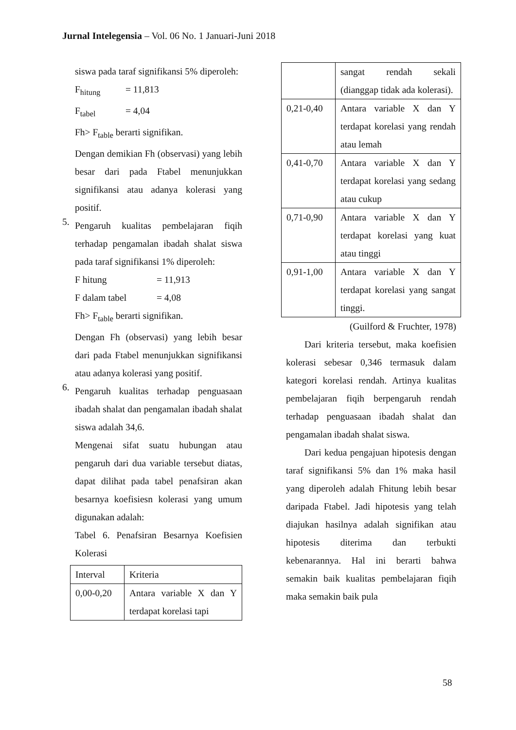Jurnal Intelegensia – Vol. 06 No. 1 Januari-Juni 2018
siswa pada taraf signifikansi 5% diperoleh:
F<sub>hitung</sub> = 11,813
F<sub>tabel</sub> = 4,04
Fh> F<sub>table</sub> berarti signifikan.
Dengan demikian Fh (observasi) yang lebih besar dari pada Ftabel menunjukkan signifikansi atau adanya kolerasi yang positif.
5.
Pengaruh kualitas pembelajaran fiqih terhadap pengamalan ibadah shalat siswa pada taraf signifikansi 1% diperoleh:
F hitung = 11,913
F dalam tabel = 4,08
Fh> F<sub>table</sub> berarti signifikan.
Dengan Fh (observasi) yang lebih besar dari pada Ftabel menunjukkan signifikansi atau adanya kolerasi yang positif.
6.
Pengaruh kualitas terhadap penguasaan ibadah shalat dan pengamalan ibadah shalat siswa adalah 34,6.
Mengenai sifat suatu hubungan atau pengaruh dari dua variable tersebut diatas, dapat dilihat pada tabel penafsiran akan besarnya koefisiesn kolerasi yang umum digunakan adalah:
Tabel 6. Penafsiran Besarnya Koefisien Kolerasi
| Interval | Kriteria |
| 0,00-0,20 | Antara variable X dan Y terdapat korelasi tapi |
| | sangat rendah sekali (dianggap tidak ada kolerasi). |
| 0,21-0,40 | Antara variable X dan Y terdapat korelasi yang rendah atau lemah |
| 0,41-0,70 | Antara variable X dan Y terdapat korelasi yang sedang atau cukup |
| 0,71-0,90 | Antara variable X dan Y terdapat korelasi yang kuat atau tinggi |
| 0,91-1,00 | Antara variable X dan Y terdapat korelasi yang sangat tinggi. |
(Guilford & Fruchter, 1978)
Dari kriteria tersebut, maka koefisien kolerasi sebesar 0,346 termasuk dalam kategori korelasi rendah. Artinya kualitas pembelajaran fiqih berpengaruh rendah terhadap penguasaan ibadah shalat dan pengamalan ibadah shalat siswa.
Dari kedua pengajuan hipotesis dengan taraf signifikansi 5% dan 1% maka hasil yang diperoleh adalah Fhitung lebih besar daripada Ftabel. Jadi hipotesis yang telah diajukan hasilnya adalah signifikan atau hipotesis diterima dan terbukti kebenarannya. Hal ini berarti bahwa semakin baik kualitas pembelajaran fiqih maka semakin baik pula
58